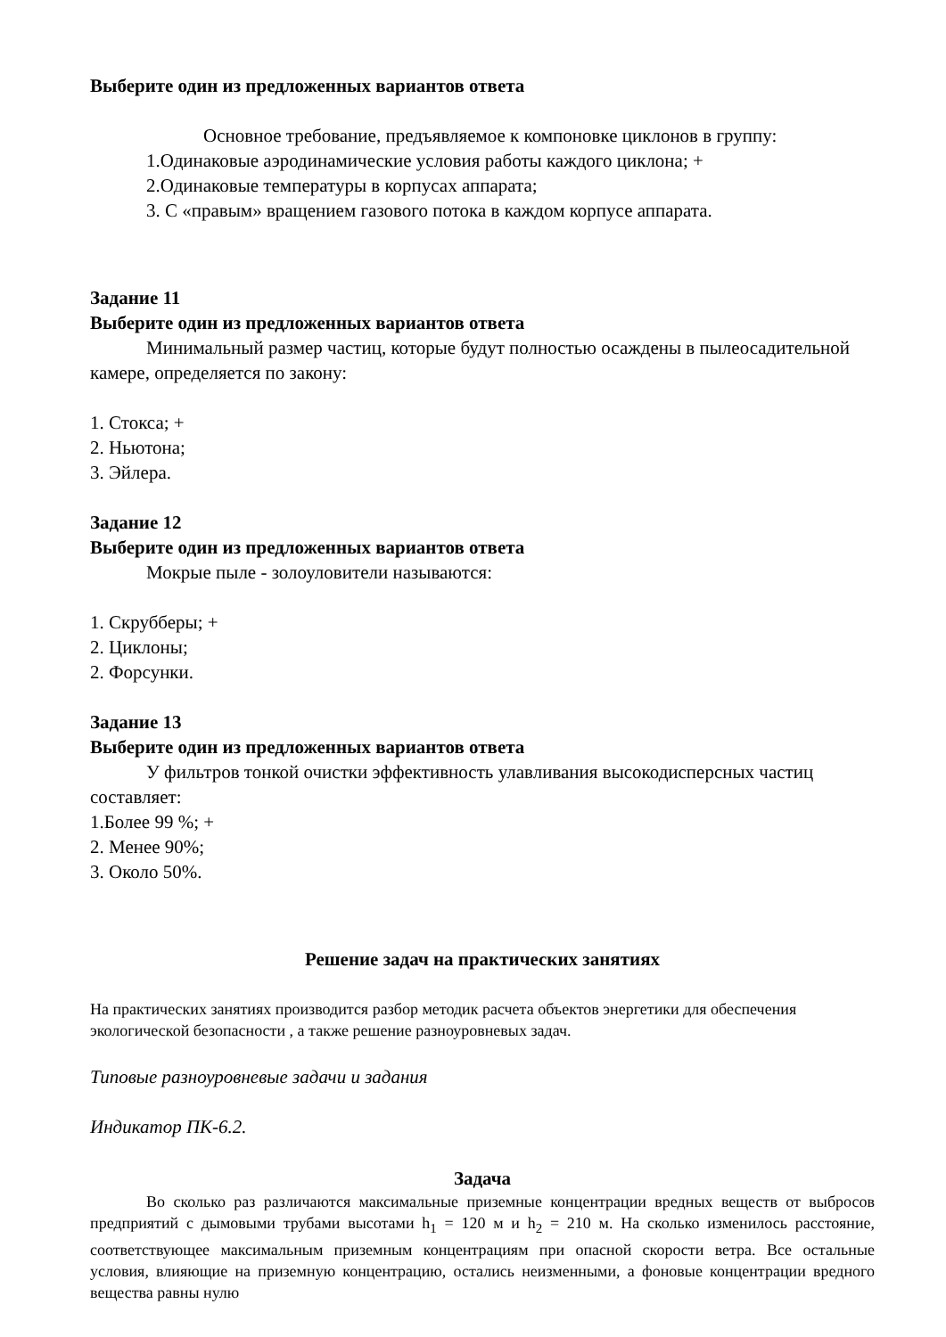Выберите один из предложенных вариантов ответа
Основное требование, предъявляемое к компоновке циклонов в группу:
1.Одинаковые аэродинамические условия работы каждого циклона; +
2.Одинаковые температуры в корпусах аппарата;
3. С «правым» вращением газового потока в каждом корпусе аппарата.
Задание 11
Выберите один из предложенных вариантов ответа
Минимальный размер частиц, которые будут полностью осаждены в пылеосадительной камере, определяется по закону:
1. Стокса; +
2. Ньютона;
3. Эйлера.
Задание 12
Выберите один из предложенных вариантов ответа
Мокрые пыле - золоуловители называются:
1. Скрубберы; +
2. Циклоны;
2. Форсунки.
Задание 13
Выберите один из предложенных вариантов ответа
У фильтров тонкой очистки эффективность улавливания высокодисперсных частиц составляет:
1.Более 99 %; +
2. Менее 90%;
3. Около 50%.
Решение задач на практических занятиях
На практических занятиях производится разбор методик расчета объектов энергетики для обеспечения экологической безопасности , а также решение разноуровневых задач.
Типовые разноуровневые задачи и задания
Индикатор ПК-6.2.
Задача
Во сколько раз различаются максимальные приземные концентрации вредных веществ от выбросов предприятий с дымовыми трубами высотами h<sub>1</sub> = 120 м и h<sub>2</sub> = 210 м. На сколько изменилось расстояние, соответствующее максимальным приземным концентрациям при опасной скорости ветра. Все остальные условия, влияющие на приземную концентрацию, остались неизменными, а фоновые концентрации вредного вещества равны нулю